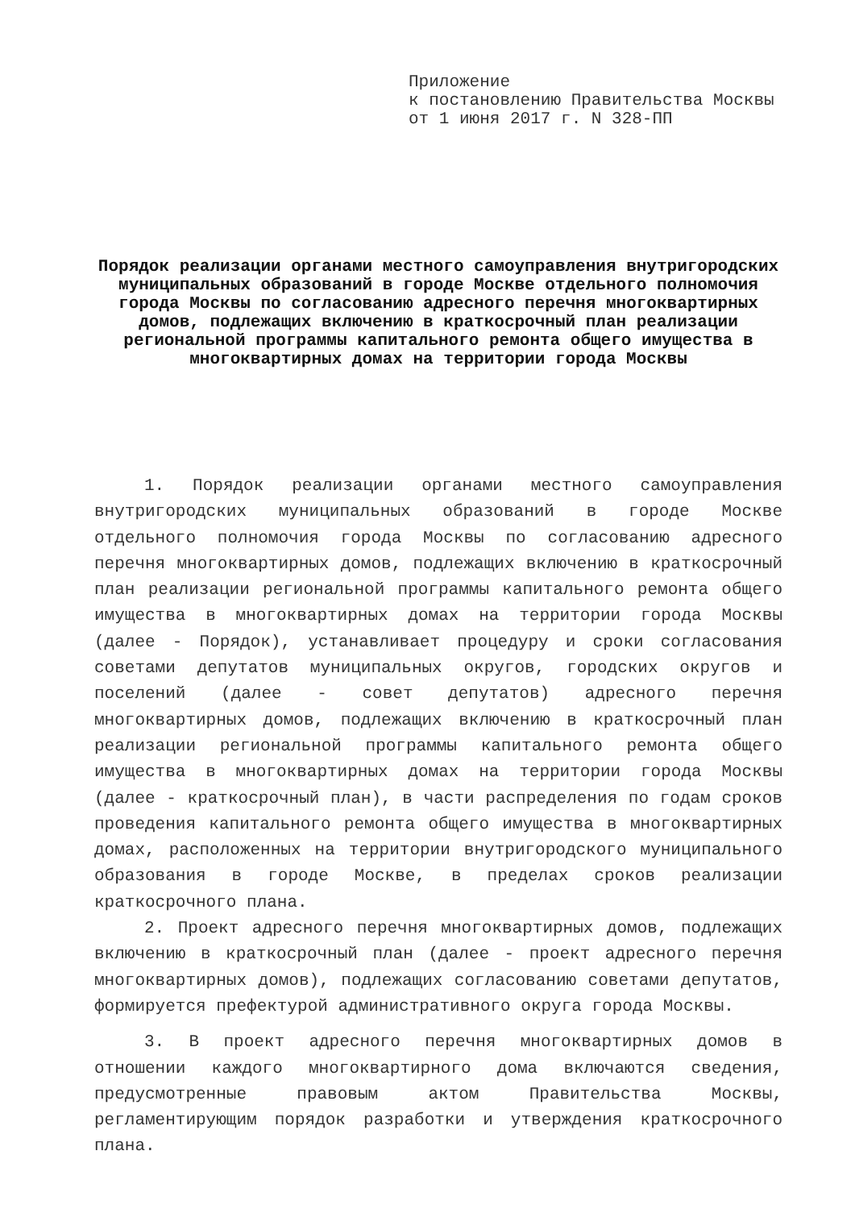Приложение
к постановлению Правительства Москвы
от 1 июня 2017 г. N 328-ПП
Порядок реализации органами местного самоуправления внутригородских муниципальных образований в городе Москве отдельного полномочия города Москвы по согласованию адресного перечня многоквартирных домов, подлежащих включению в краткосрочный план реализации региональной программы капитального ремонта общего имущества в многоквартирных домах на территории города Москвы
1. Порядок реализации органами местного самоуправления внутригородских муниципальных образований в городе Москве отдельного полномочия города Москвы по согласованию адресного перечня многоквартирных домов, подлежащих включению в краткосрочный план реализации региональной программы капитального ремонта общего имущества в многоквартирных домах на территории города Москвы (далее - Порядок), устанавливает процедуру и сроки согласования советами депутатов муниципальных округов, городских округов и поселений (далее - совет депутатов) адресного перечня многоквартирных домов, подлежащих включению в краткосрочный план реализации региональной программы капитального ремонта общего имущества в многоквартирных домах на территории города Москвы (далее - краткосрочный план), в части распределения по годам сроков проведения капитального ремонта общего имущества в многоквартирных домах, расположенных на территории внутригородского муниципального образования в городе Москве, в пределах сроков реализации краткосрочного плана.
2. Проект адресного перечня многоквартирных домов, подлежащих включению в краткосрочный план (далее - проект адресного перечня многоквартирных домов), подлежащих согласованию советами депутатов, формируется префектурой административного округа города Москвы.
3. В проект адресного перечня многоквартирных домов в отношении каждого многоквартирного дома включаются сведения, предусмотренные правовым актом Правительства Москвы, регламентирующим порядок разработки и утверждения краткосрочного плана.